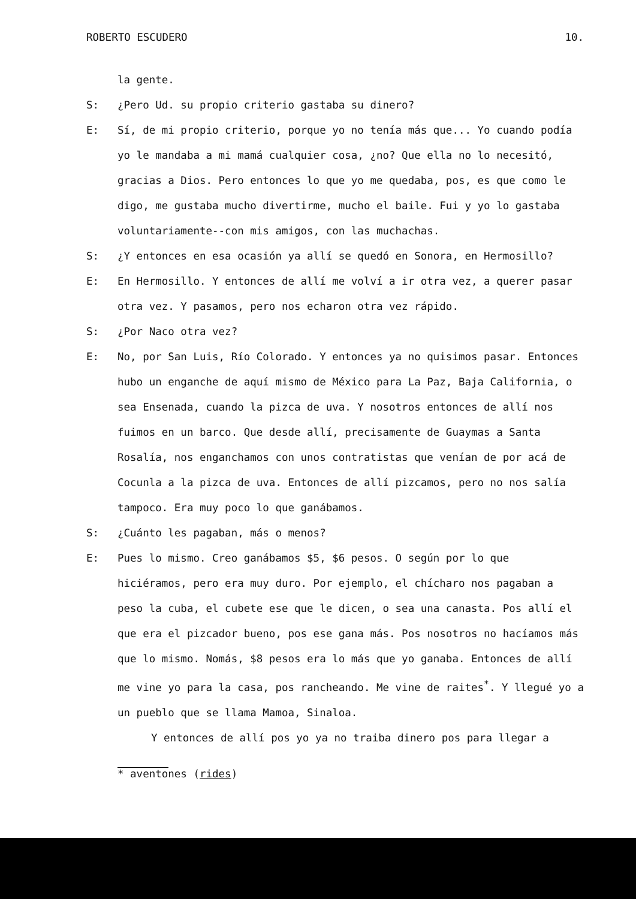ROBERTO ESCUDERO 10.
la gente.
S: ¿Pero Ud. su propio criterio gastaba su dinero?
E: Sí, de mi propio criterio, porque yo no tenía más que... Yo cuando podía yo le mandaba a mi mamá cualquier cosa, ¿no? Que ella no lo necesitó, gracias a Dios. Pero entonces lo que yo me quedaba, pos, es que como le digo, me gustaba mucho divertirme, mucho el baile. Fui y yo lo gastaba voluntariamente--con mis amigos, con las muchachas.
S: ¿Y entonces en esa ocasión ya allí se quedó en Sonora, en Hermosillo?
E: En Hermosillo. Y entonces de allí me volví a ir otra vez, a querer pasar otra vez. Y pasamos, pero nos echaron otra vez rápido.
S: ¿Por Naco otra vez?
E: No, por San Luis, Río Colorado. Y entonces ya no quisimos pasar. Entonces hubo un enganche de aquí mismo de México para La Paz, Baja California, o sea Ensenada, cuando la pizca de uva. Y nosotros entonces de allí nos fuimos en un barco. Que desde allí, precisamente de Guaymas a Santa Rosalía, nos enganchamos con unos contratistas que venían de por acá de Cocunla a la pizca de uva. Entonces de allí pizcamos, pero no nos salía tampoco. Era muy poco lo que ganábamos.
S: ¿Cuánto les pagaban, más o menos?
E: Pues lo mismo. Creo ganábamos $5, $6 pesos. O según por lo que hiciéramos, pero era muy duro. Por ejemplo, el chícharo nos pagaban a peso la cuba, el cubete ese que le dicen, o sea una canasta. Pos allí el que era el pizcador bueno, pos ese gana más. Pos nosotros no hacíamos más que lo mismo. Nomás, $8 pesos era lo más que yo ganaba. Entonces de allí me vine yo para la casa, pos rancheando. Me vine de raites<sup>*</sup>. Y llegué yo a un pueblo que se llama Mamoa, Sinaloa.
Y entonces de allí pos yo ya no traiba dinero pos para llegar a
* aventones (rides)